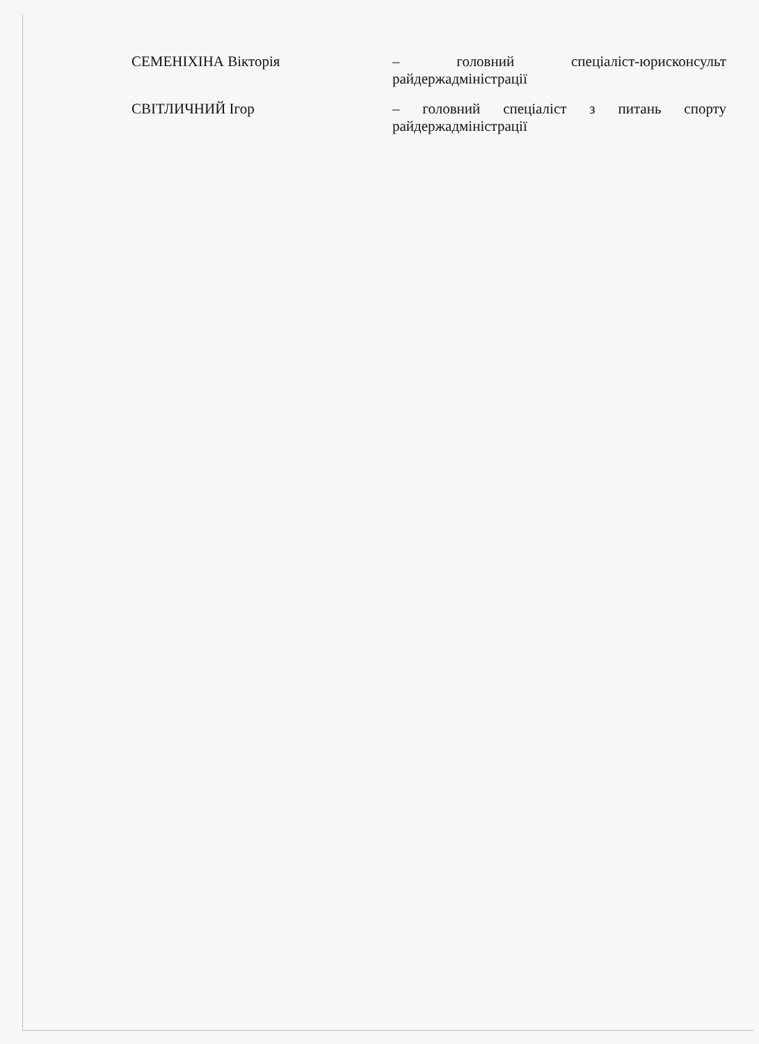СЕМЕНІХІНА Вікторія – головний спеціаліст-юрисконсульт
райдержадміністрації
СВІТЛИЧНИЙ Ігор – головний спеціаліст з питань спорту
райдержадміністрації